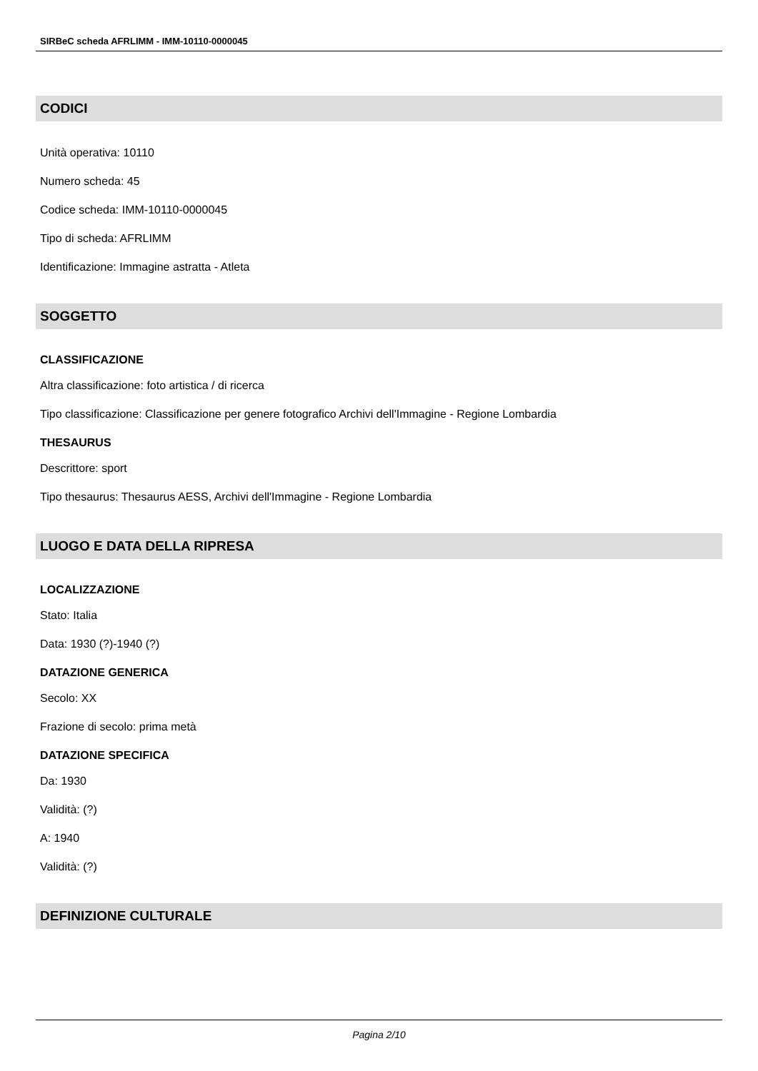SIRBeC scheda AFRLIMM - IMM-10110-0000045
CODICI
Unità operativa: 10110
Numero scheda: 45
Codice scheda: IMM-10110-0000045
Tipo di scheda: AFRLIMM
Identificazione: Immagine astratta - Atleta
SOGGETTO
CLASSIFICAZIONE
Altra classificazione: foto artistica / di ricerca
Tipo classificazione: Classificazione per genere fotografico Archivi dell'Immagine - Regione Lombardia
THESAURUS
Descrittore: sport
Tipo thesaurus: Thesaurus AESS, Archivi dell'Immagine - Regione Lombardia
LUOGO E DATA DELLA RIPRESA
LOCALIZZAZIONE
Stato: Italia
Data: 1930 (?)-1940 (?)
DATAZIONE GENERICA
Secolo: XX
Frazione di secolo: prima metà
DATAZIONE SPECIFICA
Da: 1930
Validità: (?)
A: 1940
Validità: (?)
DEFINIZIONE CULTURALE
Pagina 2/10